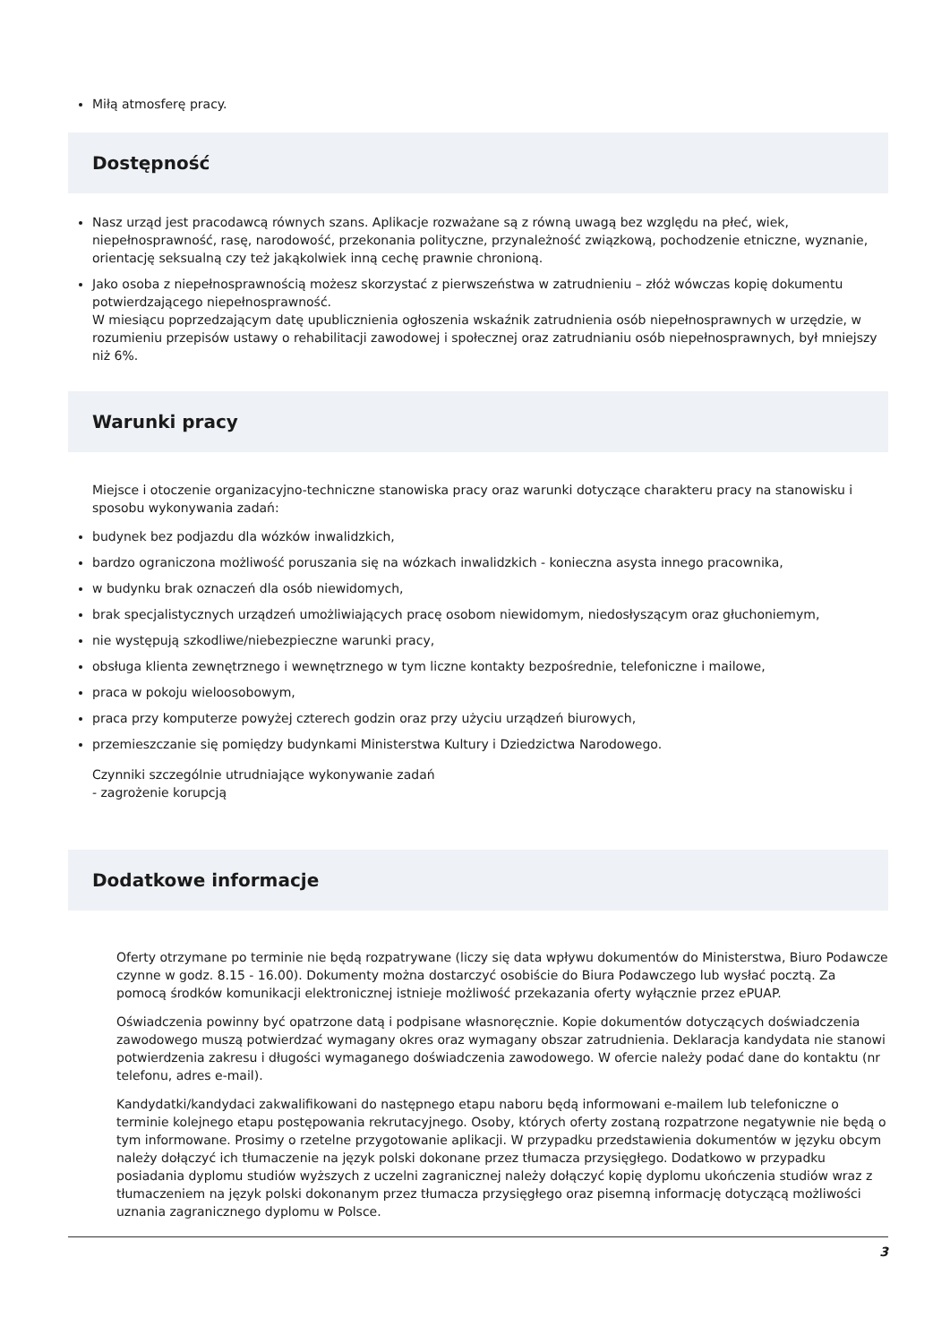Miłą atmosferę pracy.
Dostępność
Nasz urząd jest pracodawcą równych szans. Aplikacje rozważane są z równą uwagą bez względu na płeć, wiek, niepełnosprawność, rasę, narodowość, przekonania polityczne, przynależność związkową, pochodzenie etniczne, wyznanie, orientację seksualną czy też jakąkolwiek inną cechę prawnie chronioną.
Jako osoba z niepełnosprawnością możesz skorzystać z pierwszeństwa w zatrudnieniu – złóż wówczas kopię dokumentu potwierdzającego niepełnosprawność.
W miesiącu poprzedzającym datę upublicznienia ogłoszenia wskaźnik zatrudnienia osób niepełnosprawnych w urzędzie, w rozumieniu przepisów ustawy o rehabilitacji zawodowej i społecznej oraz zatrudnianiu osób niepełnosprawnych, był mniejszy niż 6%.
Warunki pracy
Miejsce i otoczenie organizacyjno-techniczne stanowiska pracy oraz warunki dotyczące charakteru pracy na stanowisku i sposobu wykonywania zadań:
budynek bez podjazdu dla wózków inwalidzkich,
bardzo ograniczona możliwość poruszania się na wózkach inwalidzkich - konieczna asysta innego pracownika,
w budynku brak oznaczeń dla osób niewidomych,
brak specjalistycznych urządzeń umożliwiających pracę osobom niewidomym, niedosłyszącym oraz głuchoniemym,
nie występują szkodliwe/niebezpieczne warunki pracy,
obsługa klienta zewnętrznego i wewnętrznego w tym liczne kontakty bezpośrednie, telefoniczne i mailowe,
praca w pokoju wieloosobowym,
praca przy komputerze powyżej czterech godzin oraz przy użyciu urządzeń biurowych,
przemieszczanie się pomiędzy budynkami Ministerstwa Kultury i Dziedzictwa Narodowego.
Czynniki szczególnie utrudniające wykonywanie zadań
- zagrożenie korupcją
Dodatkowe informacje
Oferty otrzymane po terminie nie będą rozpatrywane (liczy się data wpływu dokumentów do Ministerstwa, Biuro Podawcze czynne w godz. 8.15 - 16.00). Dokumenty można dostarczyć osobiście do Biura Podawczego lub wysłać pocztą. Za pomocą środków komunikacji elektronicznej istnieje możliwość przekazania oferty wyłącznie przez ePUAP.
Oświadczenia powinny być opatrzone datą i podpisane własnoręcznie. Kopie dokumentów dotyczących doświadczenia zawodowego muszą potwierdzać wymagany okres oraz wymagany obszar zatrudnienia. Deklaracja kandydata nie stanowi potwierdzenia zakresu i długości wymaganego doświadczenia zawodowego. W ofercie należy podać dane do kontaktu (nr telefonu, adres e-mail).
Kandydatki/kandydaci zakwalifikowani do następnego etapu naboru będą informowani e-mailem lub telefoniczne o terminie kolejnego etapu postępowania rekrutacyjnego. Osoby, których oferty zostaną rozpatrzone negatywnie nie będą o tym informowane. Prosimy o rzetelne przygotowanie aplikacji. W przypadku przedstawienia dokumentów w języku obcym należy dołączyć ich tłumaczenie na język polski dokonane przez tłumacza przysięgłego. Dodatkowo w przypadku posiadania dyplomu studiów wyższych z uczelni zagranicznej należy dołączyć kopię dyplomu ukończenia studiów wraz z tłumaczeniem na język polski dokonanym przez tłumacza przysięgłego oraz pisemną informację dotyczącą możliwości uznania zagranicznego dyplomu w Polsce.
3